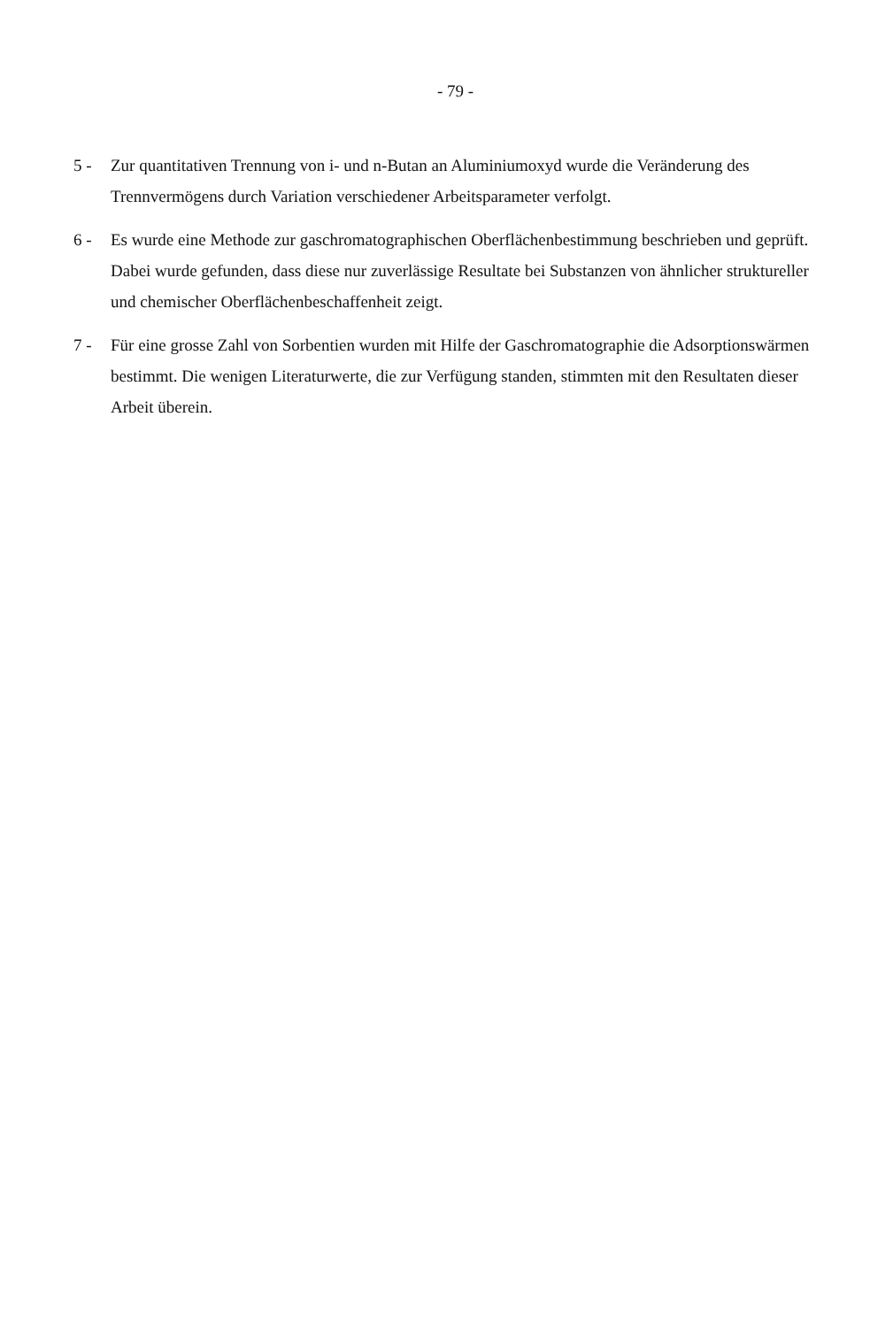- 79 -
5 - Zur quantitativen Trennung von i- und n-Butan an Aluminiumoxyd wurde die Veränderung des Trennvermögens durch Variation verschiedener Arbeitsparameter verfolgt.
6 - Es wurde eine Methode zur gaschromatographischen Oberflächenbestimmung beschrieben und geprüft. Dabei wurde gefunden, dass diese nur zuverlässige Resultate bei Substanzen von ähnlicher struktureller und chemischer Oberflächenbeschaffenheit zeigt.
7 - Für eine grosse Zahl von Sorbentien wurden mit Hilfe der Gaschromatographie die Adsorptionswärmen bestimmt. Die wenigen Literaturwerte, die zur Verfügung standen, stimmten mit den Resultaten dieser Arbeit überein.